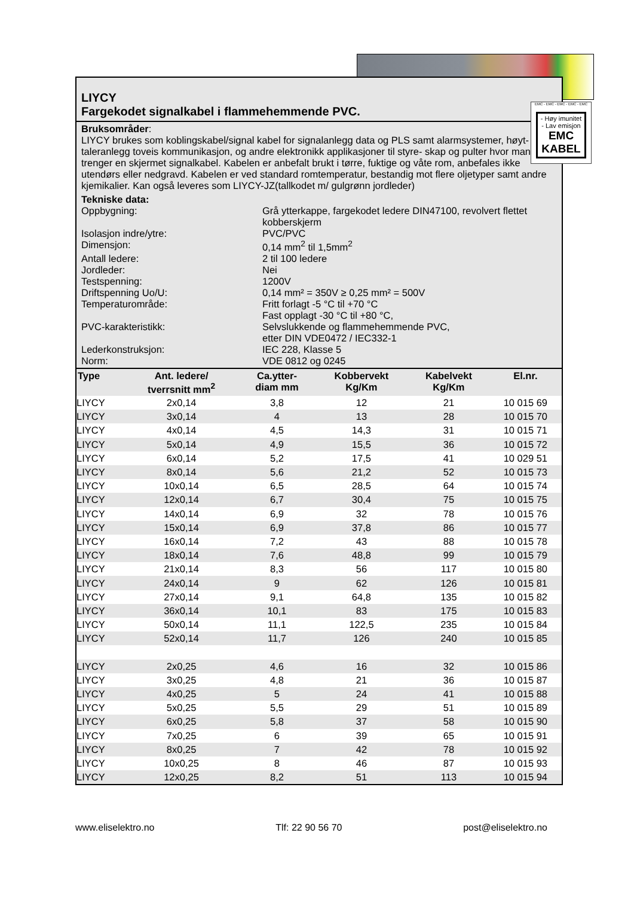LIYCY
Fargekodet signalkabel i flammehemmende PVC.
Bruksområder:
LIYCY brukes som koblingskabel/signal kabel for signalanlegg data og PLS samt alarmsystemer, høyt-taleranlegg toveis kommunikasjon, og andre elektronikk applikasjoner til styre- skap og pulter hvor man trenger en skjermet signalkabel. Kabelen er anbefalt brukt i tørre, fuktige og våte rom, anbefales ikke utendørs eller nedgravd. Kabelen er ved standard romtemperatur, bestandig mot flere oljetyper samt andre kjemikalier. Kan også leveres som LIYCY-JZ(tallkodet m/ gulgrønn jordleder)
Tekniske data:
Oppbygning:
Grå ytterkappe, fargekodet ledere DIN47100, revolvert flettet kobberskjerm
Isolasjon indre/ytre:
PVC/PVC
Dimensjon:
0,14 mm<sup>2</sup> til 1,5mm<sup>2</sup>
Antall ledere:
2 til 100 ledere
Jordleder:
Nei
Testspenning:
1200V
Driftspenning Uo/U:
0,14 mm² = 350V ≥ 0,25 mm² = 500V
Temperaturområde:
Fritt forlagt -5 °C til +70 °C
Fast opplagt -30 °C til +80 °C,
PVC-karakteristikk:
Selvslukkende og flammehemmende PVC,
etter DIN VDE0472 / IEC332-1
Lederkonstruksjon:
IEC 228, Klasse 5
Norm:
VDE 0812 og 0245
| Type | Ant. ledere/ tverrsnitt mm<sup>2</sup> | Ca.ytter- diam mm | Kobbervekt Kg/Km | Kabelvekt Kg/Km | El.nr. |
| --- | --- | --- | --- | --- | --- |
| LIYCY | 2x0,14 | 3,8 | 12 | 21 | 10 015 69 |
| LIYCY | 3x0,14 | 4 | 13 | 28 | 10 015 70 |
| LIYCY | 4x0,14 | 4,5 | 14,3 | 31 | 10 015 71 |
| LIYCY | 5x0,14 | 4,9 | 15,5 | 36 | 10 015 72 |
| LIYCY | 6x0,14 | 5,2 | 17,5 | 41 | 10 029 51 |
| LIYCY | 8x0,14 | 5,6 | 21,2 | 52 | 10 015 73 |
| LIYCY | 10x0,14 | 6,5 | 28,5 | 64 | 10 015 74 |
| LIYCY | 12x0,14 | 6,7 | 30,4 | 75 | 10 015 75 |
| LIYCY | 14x0,14 | 6,9 | 32 | 78 | 10 015 76 |
| LIYCY | 15x0,14 | 6,9 | 37,8 | 86 | 10 015 77 |
| LIYCY | 16x0,14 | 7,2 | 43 | 88 | 10 015 78 |
| LIYCY | 18x0,14 | 7,6 | 48,8 | 99 | 10 015 79 |
| LIYCY | 21x0,14 | 8,3 | 56 | 117 | 10 015 80 |
| LIYCY | 24x0,14 | 9 | 62 | 126 | 10 015 81 |
| LIYCY | 27x0,14 | 9,1 | 64,8 | 135 | 10 015 82 |
| LIYCY | 36x0,14 | 10,1 | 83 | 175 | 10 015 83 |
| LIYCY | 50x0,14 | 11,1 | 122,5 | 235 | 10 015 84 |
| LIYCY | 52x0,14 | 11,7 | 126 | 240 | 10 015 85 |
| LIYCY | 2x0,25 | 4,6 | 16 | 32 | 10 015 86 |
| LIYCY | 3x0,25 | 4,8 | 21 | 36 | 10 015 87 |
| LIYCY | 4x0,25 | 5 | 24 | 41 | 10 015 88 |
| LIYCY | 5x0,25 | 5,5 | 29 | 51 | 10 015 89 |
| LIYCY | 6x0,25 | 5,8 | 37 | 58 | 10 015 90 |
| LIYCY | 7x0,25 | 6 | 39 | 65 | 10 015 91 |
| LIYCY | 8x0,25 | 7 | 42 | 78 | 10 015 92 |
| LIYCY | 10x0,25 | 8 | 46 | 87 | 10 015 93 |
| LIYCY | 12x0,25 | 8,2 | 51 | 113 | 10 015 94 |
EMC - EMC - EMC - EMC - EMC
- Høy imunitet
- Lav emisjon
EMC
KABEL
www.eliselektro.no Tlf: 22 90 56 70 post@eliselektro.no